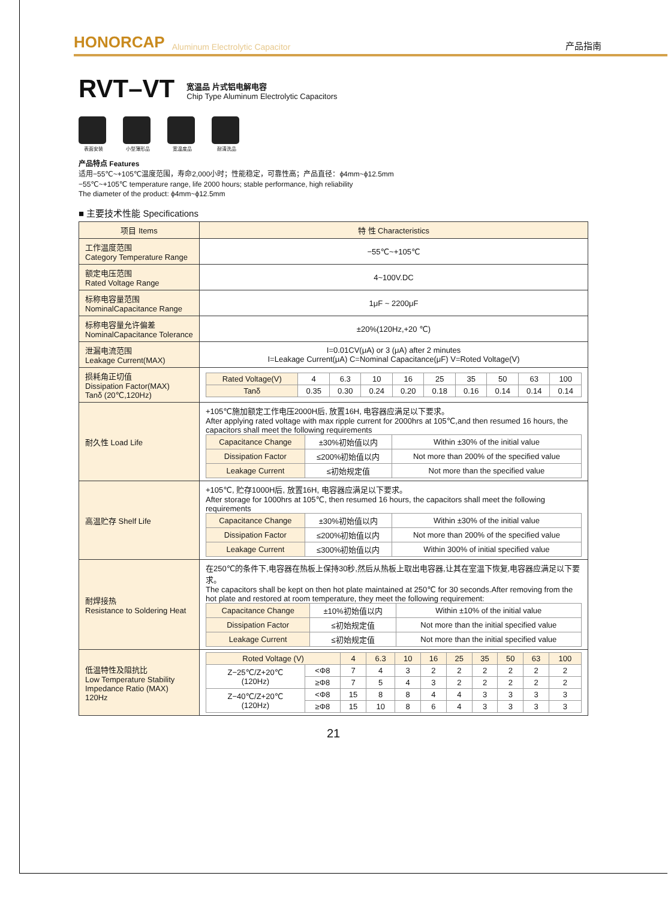HONORCAP Aluminum Electrolytic Capacitor 产品指南
RVT–VT
宽温品 片式铝电解电容
Chip Type Aluminum Electrolytic Capacitors
表面安装 小型薄形品 宽温度品 耐清洗品
产品特点 Features
适用−55℃~+105℃温度范围，寿命2,000小时；性能稳定，可靠性高；产品直径：ϕ4mm~ϕ12.5mm
−55℃~+105℃ temperature range, life 2000 hours; stable performance, high reliability
The diameter of the product: ϕ4mm~ϕ12.5mm
■ 主要技术性能 Specifications
| 项目 Items | 特 性 Characteristics |
| --- | --- |
| 工作温度范围 Category Temperature Range | −55℃~+105℃ |
| 额定电压范围 Rated Voltage Range | 4~100V.DC |
| 标称电容量范围 NominalCapacitance Range | 1μF ~ 2200μF |
| 标称电容量允许偏差 NominalCapacitance Tolerance | ±20%(120Hz,+20 ℃) |
| 泄漏电流范围 Leakage Current(MAX) | I=0.01CV(μA) or 3 (μA) after 2 minutes I=Leakage Current(μA) C=Nominal Capacitance(μF) V=Roted Voltage(V) |
| 损耗角正切值 Dissipation Factor(MAX) Tanδ (20℃,120Hz) | / Rated Voltage(V) / 4 / 6.3 / 10 / 16 / 25 / 35 / 50 / 63 / 100 / / Tanδ / 0.35 / 0.30 / 0.24 / 0.20 / 0.18 / 0.16 / 0.14 / 0.14 / 0.14 / |
| 耐久性 Load Life | +105℃施加额定工作电压2000H后, 放置16H, 电容器应满足以下要求。 After applying rated voltage with max ripple current for 2000hrs at 105℃,and then resumed 16 hours, the capacitors shall meet the following requirements / Capacitance Change / ±30%初始值以内 / Within ±30% of the initial value / / Dissipation Factor / ≤200%初始值以内 / Not more than 200% of the specified value / / Leakage Current / ≤初始规定值 / Not more than the specified value / |
| 高温贮存 Shelf Life | +105℃, 贮存1000H后, 放置16H, 电容器应满足以下要求。 After storage for 1000hrs at 105℃, then resumed 16 hours, the capacitors shall meet the following requirements / Capacitance Change / ±30%初始值以内 / Within ±30% of the initial value / / Dissipation Factor / ≤200%初始值以内 / Not more than 200% of the specified value / / Leakage Current / ≤300%初始值以内 / Within 300% of initial specified value / |
| 耐焊接热 Resistance to Soldering Heat | 在250℃的条件下,电容器在热板上保持30秒,然后从热板上取出电容器,让其在室温下恢复,电容器应满足以下要求。 The capacitors shall be kept on then hot plate maintained at 250℃ for 30 seconds.After removing from the hot plate and restored at room temperature, they meet the following requirement: / Capacitance Change / ±10%初始值以内 / Within ±10% of the initial value / / Dissipation Factor / ≤初始规定值 / Not more than the initial specified value / / Leakage Current / ≤初始规定值 / Not more than the initial specified value / |
| 低温特性及阻抗比 Low Temperature Stability Impedance Ratio (MAX) 120Hz | / Roted Voltage (V) / / 4 / 6.3 / 10 / 16 / 25 / 35 / 50 / 63 / 100 / / Z−25℃/Z+20℃ (120Hz) / <Φ8 / 7 / 4 / 3 / 2 / 2 / 2 / 2 / 2 / 2 / / / ≥Φ8 / 7 / 5 / 4 / 3 / 2 / 2 / 2 / 2 / 2 / / Z−40℃/Z+20℃ (120Hz) / <Φ8 / 15 / 8 / 8 / 4 / 4 / 3 / 3 / 3 / 3 / / / ≥Φ8 / 15 / 10 / 8 / 6 / 4 / 3 / 3 / 3 / 3 / |
21